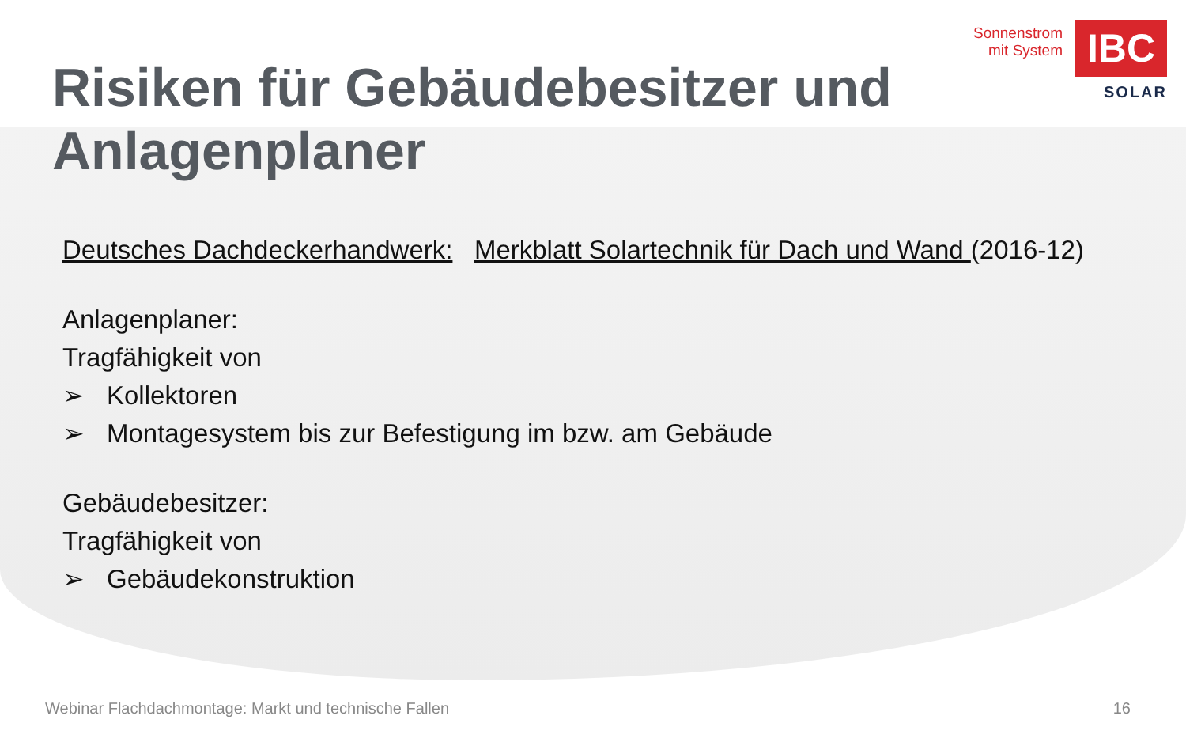Sonnenstrom
mit System
IBC
SOLAR
Risiken für Gebäudebesitzer und
Anlagenplaner
Deutsches Dachdeckerhandwerk: Merkblatt Solartechnik für Dach und Wand (2016-12)
Anlagenplaner:
Tragfähigkeit von
➢ Kollektoren
➢ Montagesystem bis zur Befestigung im bzw. am Gebäude
Gebäudebesitzer:
Tragfähigkeit von
➢ Gebäudekonstruktion
Webinar Flachdachmontage: Markt und technische Fallen 16